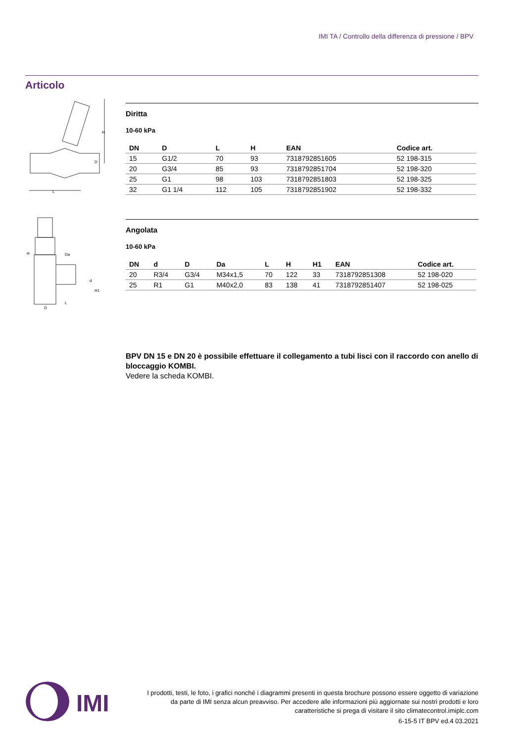IMI TA / Controllo della differenza di pressione / BPV
Articolo
H
L
D
Diritta
10-60 kPa
| DN | D | L | H | EAN | Codice art. |
| --- | --- | --- | --- | --- | --- |
| 15 | G1/2 | 70 | 93 | 7318792851605 | 52 198-315 |
| 20 | G3/4 | 85 | 93 | 7318792851704 | 52 198-320 |
| 25 | G1 | 98 | 103 | 7318792851803 | 52 198-325 |
| 32 | G1 1/4 | 112 | 105 | 7318792851902 | 52 198-332 |
H
Da
H1
L
D
d
Angolata
10-60 kPa
| DN | d | D | Da | L | H | H1 | EAN | Codice art. |
| --- | --- | --- | --- | --- | --- | --- | --- | --- |
| 20 | R3/4 | G3/4 | M34x1,5 | 70 | 122 | 33 | 7318792851308 | 52 198-020 |
| 25 | R1 | G1 | M40x2,0 | 83 | 138 | 41 | 7318792851407 | 52 198-025 |
BPV DN 15 e DN 20 è possibile effettuare il collegamento a tubi lisci con il raccordo con anello di bloccaggio KOMBI.
Vedere la scheda KOMBI.
IMI
I prodotti, testi, le foto, i grafici nonché i diagrammi presenti in questa brochure possono essere oggetto di variazione da parte di IMI senza alcun preavviso. Per accedere alle informazioni più aggiornate sui nostri prodotti e loro caratteristiche si prega di visitare il sito climatecontrol.imiplc.com
6-15-5 IT BPV ed.4 03.2021